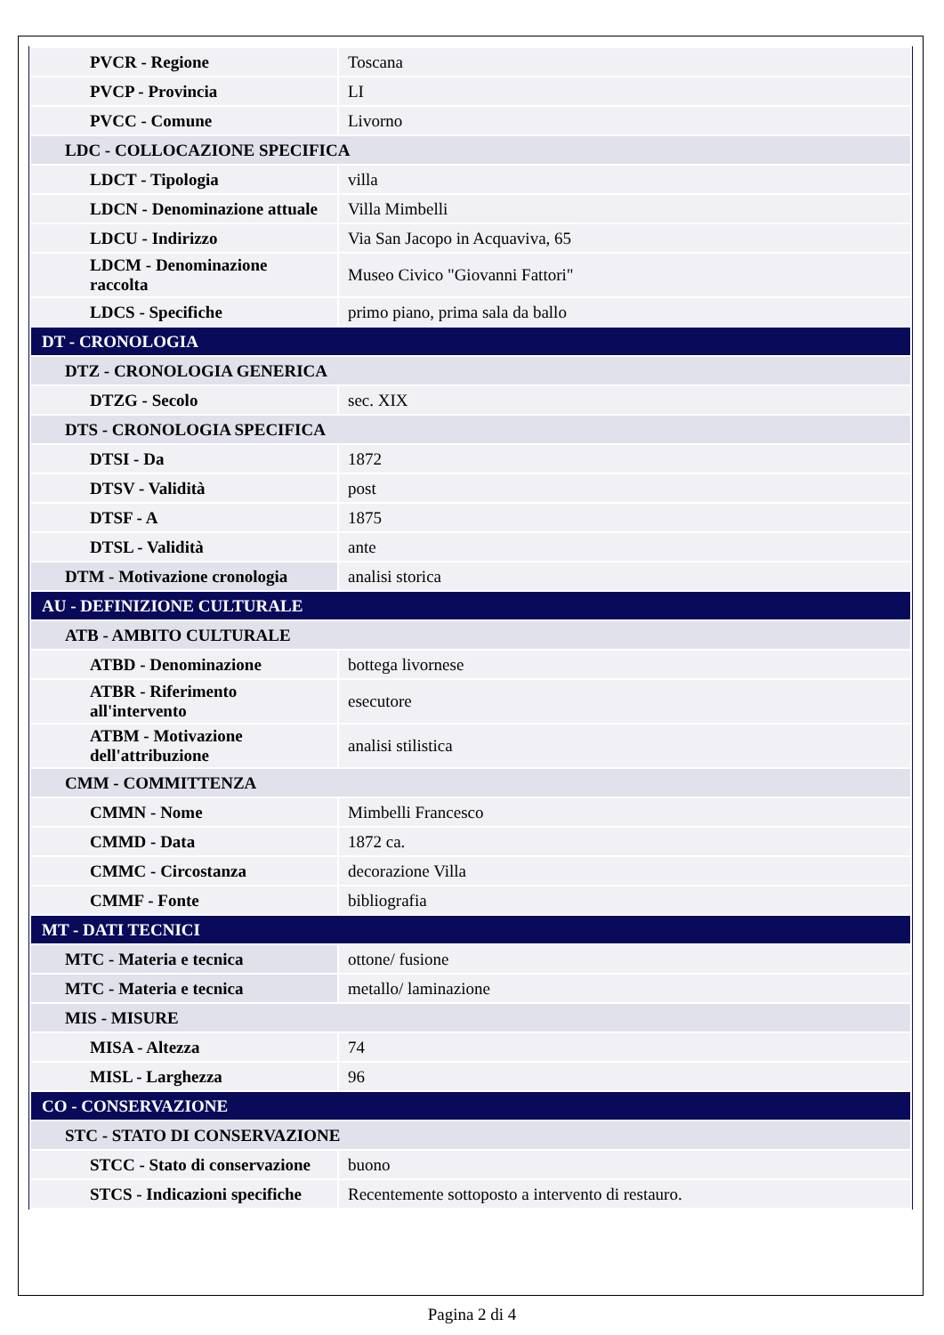| PVCR - Regione | Toscana |
| PVCP - Provincia | LI |
| PVCC - Comune | Livorno |
| LDC - COLLOCAZIONE SPECIFICA | |
| LDCT - Tipologia | villa |
| LDCN - Denominazione attuale | Villa Mimbelli |
| LDCU - Indirizzo | Via San Jacopo in Acquaviva, 65 |
| LDCM - Denominazione raccolta | Museo Civico "Giovanni Fattori" |
| LDCS - Specifiche | primo piano, prima sala da ballo |
| DT - CRONOLOGIA | |
| DTZ - CRONOLOGIA GENERICA | |
| DTZG - Secolo | sec. XIX |
| DTS - CRONOLOGIA SPECIFICA | |
| DTSI - Da | 1872 |
| DTSV - Validità | post |
| DTSF - A | 1875 |
| DTSL - Validità | ante |
| DTM - Motivazione cronologia | analisi storica |
| AU - DEFINIZIONE CULTURALE | |
| ATB - AMBITO CULTURALE | |
| ATBD - Denominazione | bottega livornese |
| ATBR - Riferimento all'intervento | esecutore |
| ATBM - Motivazione dell'attribuzione | analisi stilistica |
| CMM - COMMITTENZA | |
| CMMN - Nome | Mimbelli Francesco |
| CMMD - Data | 1872 ca. |
| CMMC - Circostanza | decorazione Villa |
| CMMF - Fonte | bibliografia |
| MT - DATI TECNICI | |
| MTC - Materia e tecnica | ottone/ fusione |
| MTC - Materia e tecnica | metallo/ laminazione |
| MIS - MISURE | |
| MISA - Altezza | 74 |
| MISL - Larghezza | 96 |
| CO - CONSERVAZIONE | |
| STC - STATO DI CONSERVAZIONE | |
| STCC - Stato di conservazione | buono |
| STCS - Indicazioni specifiche | Recentemente sottoposto a intervento di restauro. |
Pagina 2 di 4